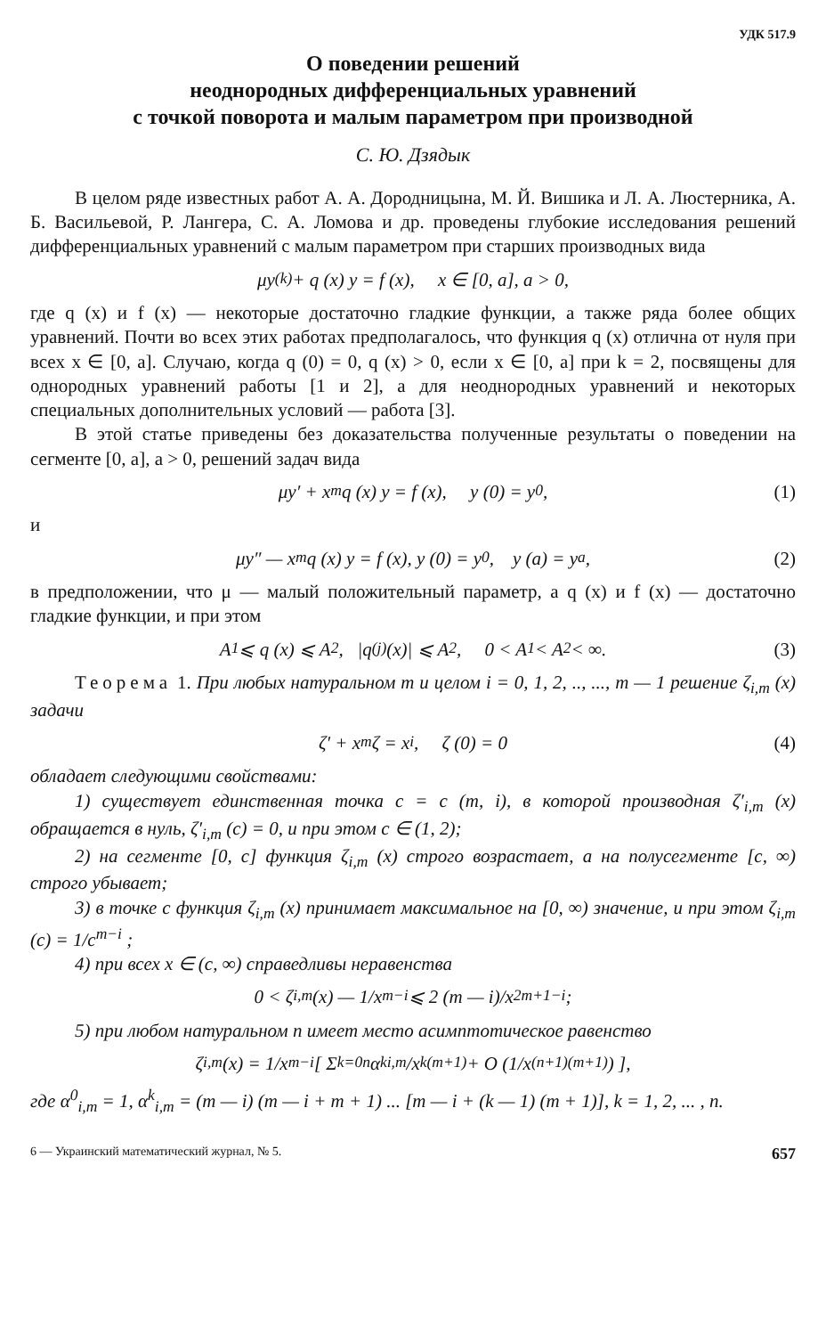УДК 517.9
О поведении решений
неоднородных дифференциальных уравнений
с точкой поворота и малым параметром при производной
С. Ю. Дзядык
В целом ряде известных работ А. А. Дородницына, М. Й. Вишика и Л. А. Люстерника, А. Б. Васильевой, Р. Лангера, С. А. Ломова и др. проведены глубокие исследования решений дифференциальных уравнений с малым параметром при старших производных вида
μy<sup>(k)</sup> + q (x) y = f (x), x ∈ [0, a], a > 0,
где q (x) и f (x) — некоторые достаточно гладкие функции, а также ряда более общих уравнений. Почти во всех этих работах предполагалось, что функция q (x) отлична от нуля при всех x ∈ [0, a]. Случаю, когда q (0) = 0, q (x) > 0, если x ∈ [0, a] при k = 2, посвящены для однородных уравнений работы [1 и 2], а для неоднородных уравнений и некоторых специальных дополнительных условий — работа [3].
В этой статье приведены без доказательства полученные результаты о поведении на сегменте [0, a], a > 0, решений задач вида
μy′ + x<sup>m</sup>q (x) y = f (x), y (0) = y<sup>0</sup>, (1)
и
μy″ — x<sup>m</sup>q (x) y = f (x), y (0) = y<sup>0</sup>, y (a) = y<sup>a</sup>, (2)
в предположении, что μ — малый положительный параметр, а q (x) и f (x) — достаточно гладкие функции, и при этом
A<sub>1</sub> ⩽ q (x) ⩽ A<sub>2</sub>, |q<sup>(j)</sup> (x)| ⩽ A<sub>2</sub>, 0 < A<sub>1</sub> < A<sub>2</sub> < ∞. (3)
Теорема 1. При любых натуральном m и целом i = 0, 1, 2, .., ..., m — 1 решение ζ<sub>i,m</sub> (x) задачи
ζ′ + x<sup>m</sup>ζ = x<sup>i</sup>, ζ (0) = 0 (4)
обладает следующими свойствами:
1) существует единственная точка c = c (m, i), в которой производная ζ′<sub>i,m</sub> (x) обращается в нуль, ζ′<sub>i,m</sub> (c) = 0, и при этом c ∈ (1, 2);
2) на сегменте [0, c] функция ζ<sub>i,m</sub> (x) строго возрастает, а на полусегменте [c, ∞) строго убывает;
3) в точке c функция ζ<sub>i,m</sub> (x) принимает максимальное на [0, ∞) значение, и при этом ζ<sub>i,m</sub> (c) = 1/c<sup>m−i</sup> ;
4) при всех x ∈ (c, ∞) справедливы неравенства
0 < ζ<sub>i,m</sub> (x) — 1/x<sup>m−i</sup> ⩽ 2 (m — i)/x<sup>2m+1−i</sup> ;
5) при любом натуральном n имеет место асимптотическое равенство
ζ<sub>i,m</sub> (x) = 1/x<sup>m−i</sup> [ Σ<sub>k=0</sub><sup>n</sup> α<sup>k</sup><sub>i,m</sub>/x<sup>k(m+1)</sup> + O (1/x<sup>(n+1)(m+1)</sup>) ],
где α<sup>0</sup><sub>i,m</sub> = 1, α<sup>k</sup><sub>i,m</sub> = (m — i) (m — i + m + 1) ... [m — i + (k — 1) (m + 1)], k = 1, 2, ... , n.
6 — Украинский математический журнал, № 5. 657